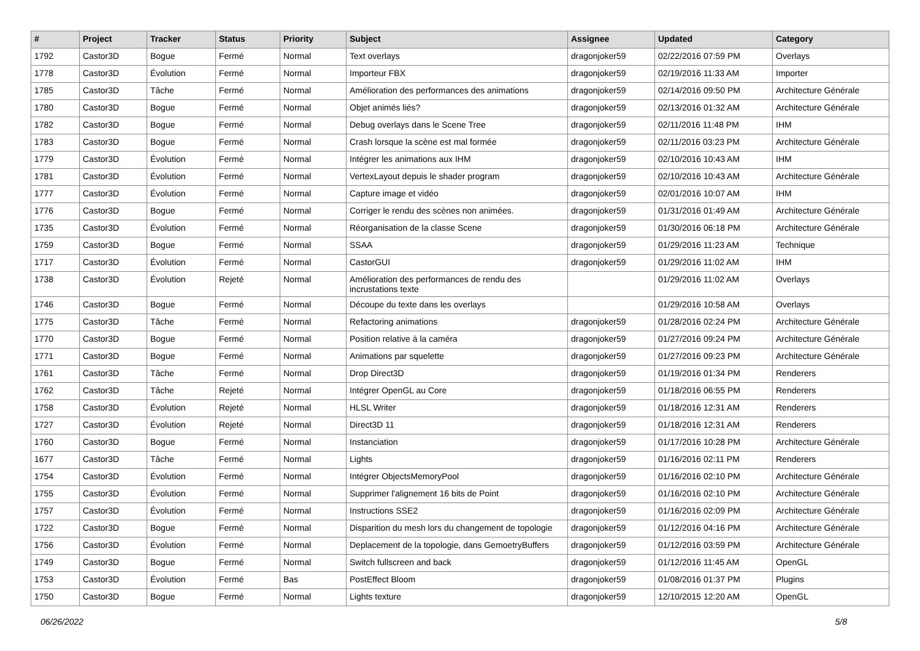| # | Project | Tracker | Status | Priority | Subject | Assignee | Updated | Category |
| --- | --- | --- | --- | --- | --- | --- | --- | --- |
| 1792 | Castor3D | Bogue | Fermé | Normal | Text overlays | dragonjoker59 | 02/22/2016 07:59 PM | Overlays |
| 1778 | Castor3D | Évolution | Fermé | Normal | Importeur FBX | dragonjoker59 | 02/19/2016 11:33 AM | Importer |
| 1785 | Castor3D | Tâche | Fermé | Normal | Amélioration des performances des animations | dragonjoker59 | 02/14/2016 09:50 PM | Architecture Générale |
| 1780 | Castor3D | Bogue | Fermé | Normal | Objet animés liés? | dragonjoker59 | 02/13/2016 01:32 AM | Architecture Générale |
| 1782 | Castor3D | Bogue | Fermé | Normal | Debug overlays dans le Scene Tree | dragonjoker59 | 02/11/2016 11:48 PM | IHM |
| 1783 | Castor3D | Bogue | Fermé | Normal | Crash lorsque la scène est mal formée | dragonjoker59 | 02/11/2016 03:23 PM | Architecture Générale |
| 1779 | Castor3D | Évolution | Fermé | Normal | Intégrer les animations aux IHM | dragonjoker59 | 02/10/2016 10:43 AM | IHM |
| 1781 | Castor3D | Évolution | Fermé | Normal | VertexLayout depuis le shader program | dragonjoker59 | 02/10/2016 10:43 AM | Architecture Générale |
| 1777 | Castor3D | Évolution | Fermé | Normal | Capture image et vidéo | dragonjoker59 | 02/01/2016 10:07 AM | IHM |
| 1776 | Castor3D | Bogue | Fermé | Normal | Corriger le rendu des scènes non animées. | dragonjoker59 | 01/31/2016 01:49 AM | Architecture Générale |
| 1735 | Castor3D | Évolution | Fermé | Normal | Réorganisation de la classe Scene | dragonjoker59 | 01/30/2016 06:18 PM | Architecture Générale |
| 1759 | Castor3D | Bogue | Fermé | Normal | SSAA | dragonjoker59 | 01/29/2016 11:23 AM | Technique |
| 1717 | Castor3D | Évolution | Fermé | Normal | CastorGUI | dragonjoker59 | 01/29/2016 11:02 AM | IHM |
| 1738 | Castor3D | Évolution | Rejeté | Normal | Amélioration des performances de rendu des incrustations texte | | 01/29/2016 11:02 AM | Overlays |
| 1746 | Castor3D | Bogue | Fermé | Normal | Découpe du texte dans les overlays | | 01/29/2016 10:58 AM | Overlays |
| 1775 | Castor3D | Tâche | Fermé | Normal | Refactoring animations | dragonjoker59 | 01/28/2016 02:24 PM | Architecture Générale |
| 1770 | Castor3D | Bogue | Fermé | Normal | Position relative à la caméra | dragonjoker59 | 01/27/2016 09:24 PM | Architecture Générale |
| 1771 | Castor3D | Bogue | Fermé | Normal | Animations par squelette | dragonjoker59 | 01/27/2016 09:23 PM | Architecture Générale |
| 1761 | Castor3D | Tâche | Fermé | Normal | Drop Direct3D | dragonjoker59 | 01/19/2016 01:34 PM | Renderers |
| 1762 | Castor3D | Tâche | Rejeté | Normal | Intégrer OpenGL au Core | dragonjoker59 | 01/18/2016 06:55 PM | Renderers |
| 1758 | Castor3D | Évolution | Rejeté | Normal | HLSL Writer | dragonjoker59 | 01/18/2016 12:31 AM | Renderers |
| 1727 | Castor3D | Évolution | Rejeté | Normal | Direct3D 11 | dragonjoker59 | 01/18/2016 12:31 AM | Renderers |
| 1760 | Castor3D | Bogue | Fermé | Normal | Instanciation | dragonjoker59 | 01/17/2016 10:28 PM | Architecture Générale |
| 1677 | Castor3D | Tâche | Fermé | Normal | Lights | dragonjoker59 | 01/16/2016 02:11 PM | Renderers |
| 1754 | Castor3D | Évolution | Fermé | Normal | Intégrer ObjectsMemoryPool | dragonjoker59 | 01/16/2016 02:10 PM | Architecture Générale |
| 1755 | Castor3D | Évolution | Fermé | Normal | Supprimer l'alignement 16 bits de Point | dragonjoker59 | 01/16/2016 02:10 PM | Architecture Générale |
| 1757 | Castor3D | Évolution | Fermé | Normal | Instructions SSE2 | dragonjoker59 | 01/16/2016 02:09 PM | Architecture Générale |
| 1722 | Castor3D | Bogue | Fermé | Normal | Disparition du mesh lors du changement de topologie | dragonjoker59 | 01/12/2016 04:16 PM | Architecture Générale |
| 1756 | Castor3D | Évolution | Fermé | Normal | Deplacement de la topologie, dans GemoetryBuffers | dragonjoker59 | 01/12/2016 03:59 PM | Architecture Générale |
| 1749 | Castor3D | Bogue | Fermé | Normal | Switch fullscreen and back | dragonjoker59 | 01/12/2016 11:45 AM | OpenGL |
| 1753 | Castor3D | Évolution | Fermé | Bas | PostEffect Bloom | dragonjoker59 | 01/08/2016 01:37 PM | Plugins |
| 1750 | Castor3D | Bogue | Fermé | Normal | Lights texture | dragonjoker59 | 12/10/2015 12:20 AM | OpenGL |
06/26/2022 5/8